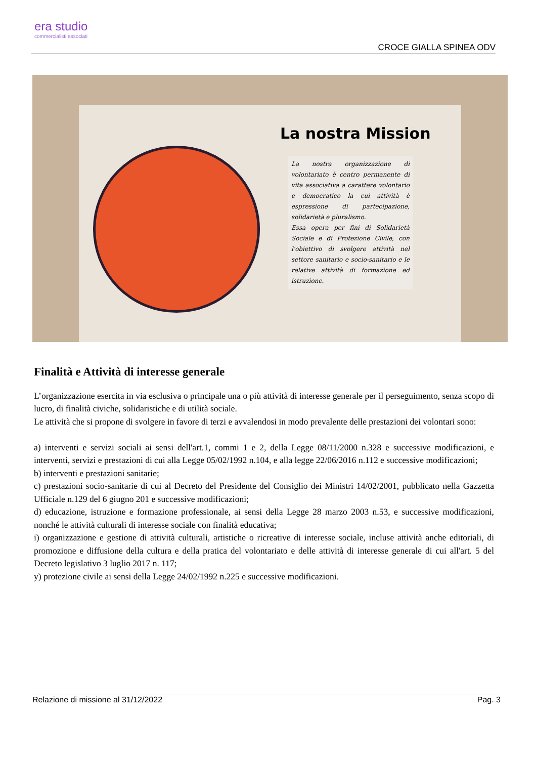era studio
commercialisti associati
CROCE GIALLA SPINEA ODV
La nostra Mission
La nostra organizzazione di volontariato è centro permanente di vita associativa a carattere volontario e democratico la cui attività è espressione di partecipazione, solidarietà e pluralismo.
Essa opera per fini di Solidarietà Sociale e di Protezione Civile, con l'obiettivo di svolgere attività nel settore sanitario e socio-sanitario e le relative attività di formazione ed istruzione.
Finalità e Attività di interesse generale
L’organizzazione esercita in via esclusiva o principale una o più attività di interesse generale per il perseguimento, senza scopo di lucro, di finalità civiche, solidaristiche e di utilità sociale.
Le attività che si propone di svolgere in favore di terzi e avvalendosi in modo prevalente delle prestazioni dei volontari sono:
a) interventi e servizi sociali ai sensi dell'art.1, commi 1 e 2, della Legge 08/11/2000 n.328 e successive modificazioni, e interventi, servizi e prestazioni di cui alla Legge 05/02/1992 n.104, e alla legge 22/06/2016 n.112 e successive modificazioni;
b) interventi e prestazioni sanitarie;
c) prestazioni socio-sanitarie di cui al Decreto del Presidente del Consiglio dei Ministri 14/02/2001, pubblicato nella Gazzetta Ufficiale n.129 del 6 giugno 201 e successive modificazioni;
d) educazione, istruzione e formazione professionale, ai sensi della Legge 28 marzo 2003 n.53, e successive modificazioni, nonché le attività culturali di interesse sociale con finalità educativa;
i) organizzazione e gestione di attività culturali, artistiche o ricreative di interesse sociale, incluse attività anche editoriali, di promozione e diffusione della cultura e della pratica del volontariato e delle attività di interesse generale di cui all'art. 5 del Decreto legislativo 3 luglio 2017 n. 117;
y) protezione civile ai sensi della Legge 24/02/1992 n.225 e successive modificazioni.
Relazione di missione al 31/12/2022 Pag. 3